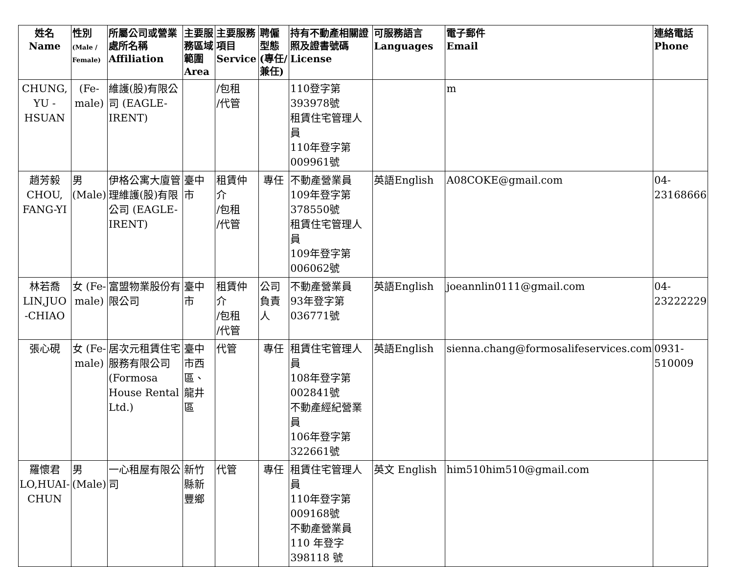| 姓名 Name | 性別 (Male / Female) | 所屬公司或營業處所名稱 Affiliation | 主要服務區域範圍 Area | 主要服務項目 Service | 聘僱型態(專任/兼任) | 持有不動產相關證照及證書號碼 License | 可服務語言 Languages | 電子郵件 Email | 連絡電話 Phone |
| --- | --- | --- | --- | --- | --- | --- | --- | --- | --- |
| CHUNG, YU -HSUAN | (Fe-male) | 維護(股)有限公司 (EAGLE-IRENT) | | /包租 /代管 | | 110登字第393978號 租賃住宅管理人員 110年登字第009961號 | | m | |
| 趙芳毅 CHOU, FANG-YI | 男 (Male) | 伊格公寓大廈管理維護(股)有限公司 (EAGLE-IRENT) | 臺中市 | 租賃仲介 /包租 /代管 | 專任 | 不動產營業員 109年登字第378550號 租賃住宅管理人員 109年登字第006062號 | 英語English | A08COKE@gmail.com | 04-23168666 |
| 林若喬 LIN,JUO -CHIAO | 女 (Fe-male) | 富盟物業股份有限公司 | 臺中市 | 租賃仲介 /包租 /代管 | 公司負責人 | 不動產營業員 93年登字第036771號 | 英語English | joeannlin0111@gmail.com | 04-23222229 |
| 張心硯 | 女 (Fe-male) | 居次元租賃住宅服務有限公司 (Formosa House Rental Ltd.) | 臺中市西區、龍井區 | 代管 | 專任 | 租賃住宅管理人員 108年登字第002841號 不動產經紀營業員 106年登字第322661號 | 英語English | sienna.chang@formosalifeservices.com | 0931-510009 |
| 羅懷君 LO,HUAI-CHUN | 男 (Male) | 一心租屋有限公司 | 新竹縣新豐鄉 | 代管 | 專任 | 租賃住宅管理人員 110年登字第009168號 不動產營業員 110 年登字 398118 號 | 英文 English | him510him510@gmail.com | |